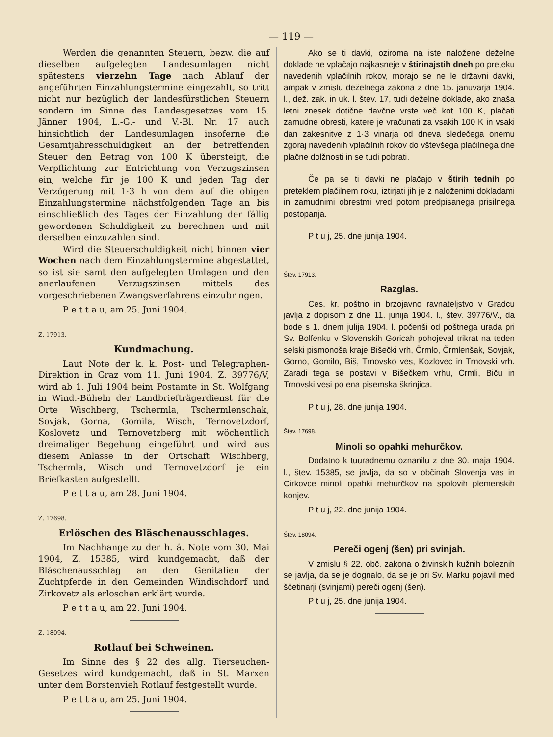— 119 —
Werden die genannten Steuern, bezw. die auf dieselben aufgelegten Landesumlagen nicht spätestens vierzehn Tage nach Ablauf der angeführten Einzahlungstermine eingezahlt, so tritt nicht nur bezüglich der landesfürstlichen Steuern sondern im Sinne des Landesgesetzes vom 15. Jänner 1904, L.-G.- und V.-Bl. Nr. 17 auch hinsichtlich der Landesumlagen insoferne die Gesamtjahresschuldigkeit an der betreffenden Steuer den Betrag von 100 K übersteigt, die Verpflichtung zur Entrichtung von Verzugszinsen ein, welche für je 100 K und jeden Tag der Verzögerung mit 1·3 h von dem auf die obigen Einzahlungstermine nächstfolgenden Tage an bis einschließlich des Tages der Einzahlung der fällig gewordenen Schuldigkeit zu berechnen und mit derselben einzuzahlen sind.
Wird die Steuerschuldigkeit nicht binnen vier Wochen nach dem Einzahlungstermine abgestattet, so ist sie samt den aufgelegten Umlagen und den anerlaufenen Verzugszinsen mittels des vorgeschriebenen Zwangsverfahrens einzubringen.
P e t t a u, am 25. Juni 1904.
Z. 17913.
Kundmachung.
Laut Note der k. k. Post- und Telegraphen-Direktion in Graz vom 11. Juni 1904, Z. 39776/V, wird ab 1. Juli 1904 beim Postamte in St. Wolfgang in Wind.-Büheln der Landbriefträgerdienst für die Orte Wischberg, Tschermla, Tschermlenschak, Sovjak, Gorna, Gomila, Wisch, Ternovetzdorf, Koslovetz und Ternovetzberg mit wöchentlich dreimaliger Begehung eingeführt und wird aus diesem Anlasse in der Ortschaft Wischberg, Tschermla, Wisch und Ternovetzdorf je ein Briefkasten aufgestellt.
P e t t a u, am 28. Juni 1904.
Z. 17698.
Erlöschen des Bläschenausschlages.
Im Nachhange zu der h. ä. Note vom 30. Mai 1904, Z. 15385, wird kundgemacht, daß der Bläschenausschlag an den Genitalien der Zuchtpferde in den Gemeinden Windischdorf und Zirkovetz als erloschen erklärt wurde.
P e t t a u, am 22. Juni 1904.
Z. 18094.
Rotlauf bei Schweinen.
Im Sinne des § 22 des allg. Tierseuchen-Gesetzes wird kundgemacht, daß in St. Marxen unter dem Borstenvieh Rotlauf festgestellt wurde.
P e t t a u, am 25. Juni 1904.
Ako se ti davki, oziroma na iste naložene deželne doklade ne vplačajo najkasneje v štirinajstih dneh po preteku navedenih vplačilnih rokov, morajo se ne le državni davki, ampak v zmislu deželnega zakona z dne 15. januvarja 1904. l., dež. zak. in uk. l. štev. 17, tudi deželne doklade, ako znaša letni znesek dotične davčne vrste več kot 100 K, plačati zamudne obresti, katere je vračunati za vsakih 100 K in vsaki dan zakesnitve z 1·3 vinarja od dneva sledečega onemu zgoraj navedenih vplačilnih rokov do vštevšega plačilnega dne plačne dolžnosti in se tudi pobrati.
Če pa se ti davki ne plačajo v štirih tednih po preteklem plačilnem roku, iztirjati jih je z naloženimi dokladami in zamudnimi obrestmi vred potom predpisanega prisilnega postopanja.
P t u j, 25. dne junija 1904.
Štev. 17913.
Razglas.
Ces. kr. poštno in brzojavno ravnateljstvo v Gradcu javlja z dopisom z dne 11. junija 1904. l., štev. 39776/V., da bode s 1. dnem julija 1904. l. počenši od poštnega urada pri Sv. Bolfenku v Slovenskih Goricah pohojeval trikrat na teden selski pismonoša kraje Bišečki vrh, Črmlo, Črmlenšak, Sovjak, Gorno, Gomilo, Biš, Trnovsko ves, Kozlovec in Trnovski vrh. Zaradi tega se postavi v Bišečkem vrhu, Črmli, Biču in Trnovski vesi po ena pisemska škrinjica.
P t u j, 28. dne junija 1904.
Štev. 17698.
Minoli so opahki mehurčkov.
Dodatno k tuuradnemu oznanilu z dne 30. maja 1904. l., štev. 15385, se javlja, da so v občinah Slovenja vas in Cirkovce minoli opahki mehurčkov na spolovih plemenskih konjev.
P t u j, 22. dne junija 1904.
Štev. 18094.
Pereči ogenj (šen) pri svinjah.
V zmislu § 22. obč. zakona o živinskih kužnih boleznih se javlja, da se je dognalo, da se je pri Sv. Marku pojavil med ščetinarji (svinjami) pereči ogenj (šen).
P t u j, 25. dne junija 1904.